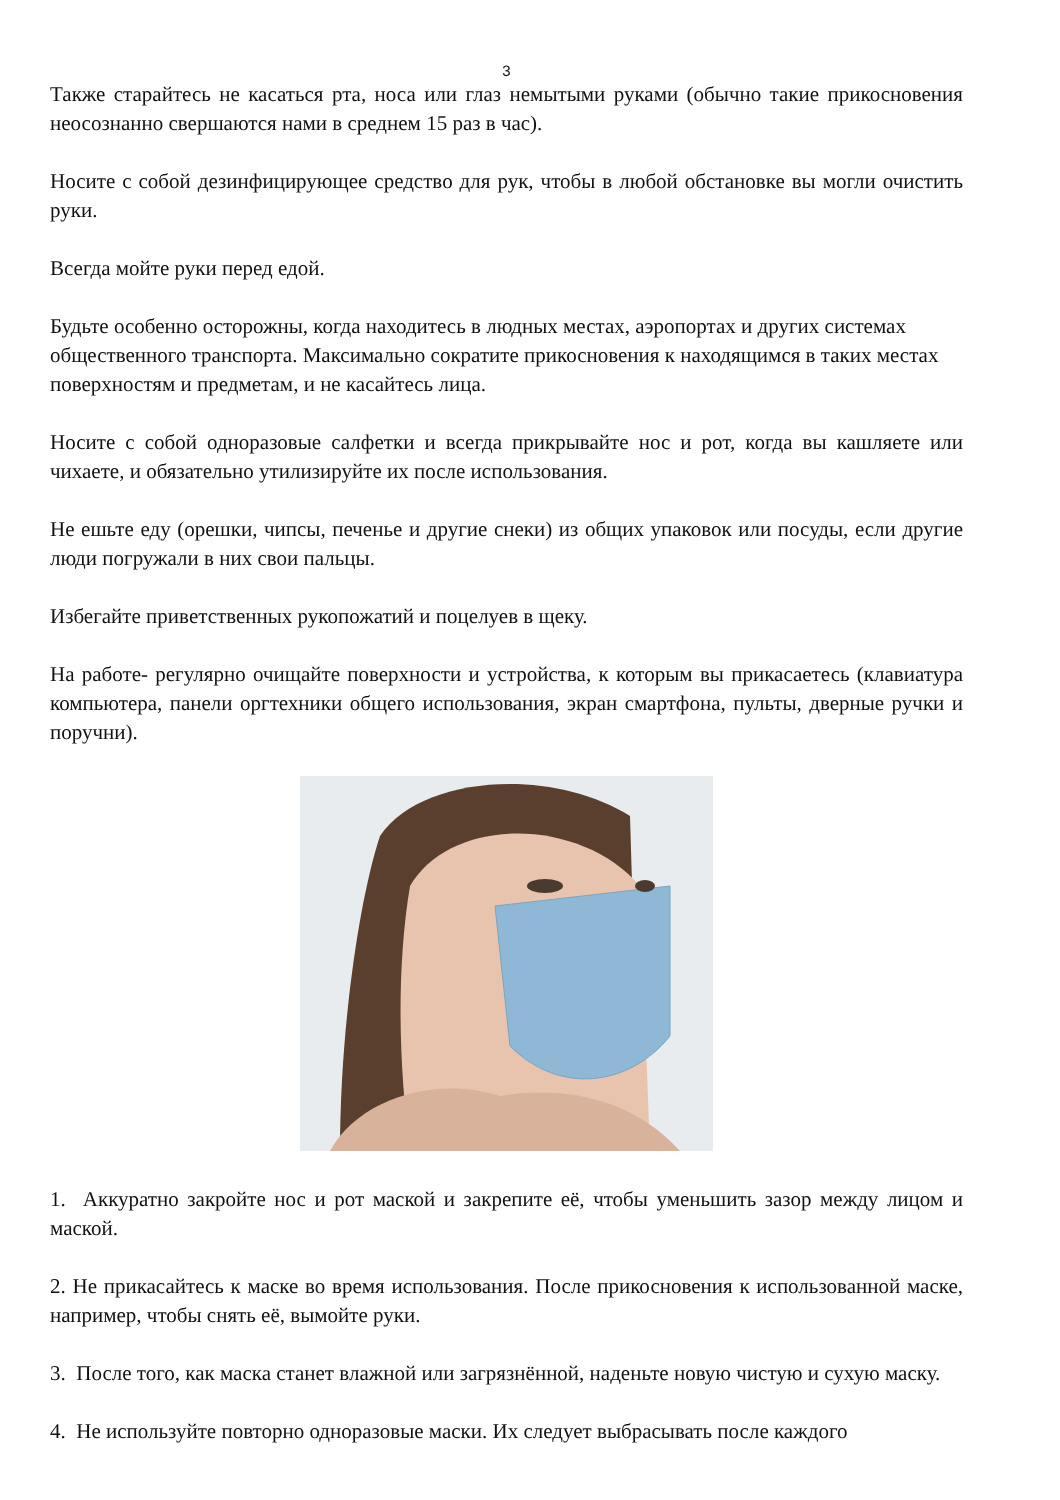3
Также старайтесь не касаться рта, носа или глаз немытыми руками (обычно такие прикосновения неосознанно свершаются нами в среднем 15 раз в час).
Носите с собой дезинфицирующее средство для рук, чтобы в любой обстановке вы могли очистить руки.
Всегда мойте руки перед едой.
Будьте особенно осторожны, когда находитесь в людных местах, аэропортах и других системах общественного транспорта. Максимально сократите прикосновения к находящимся в таких местах поверхностям и предметам, и не касайтесь лица.
Носите с собой одноразовые салфетки и всегда прикрывайте нос и рот, когда вы кашляете или чихаете, и обязательно утилизируйте их после использования.
Не ешьте еду (орешки, чипсы, печенье и другие снеки) из общих упаковок или посуды, если другие люди погружали в них свои пальцы.
Избегайте приветственных рукопожатий и поцелуев в щеку.
На работе- регулярно очищайте поверхности и устройства, к которым вы прикасаетесь (клавиатура компьютера, панели оргтехники общего использования, экран смартфона, пульты, дверные ручки и поручни).
1. Аккуратно закройте нос и рот маской и закрепите её, чтобы уменьшить зазор между лицом и маской.
2. Не прикасайтесь к маске во время использования. После прикосновения к использованной маске, например, чтобы снять её, вымойте руки.
3. После того, как маска станет влажной или загрязнённой, наденьте новую чистую и сухую маску.
4. Не используйте повторно одноразовые маски. Их следует выбрасывать после каждого